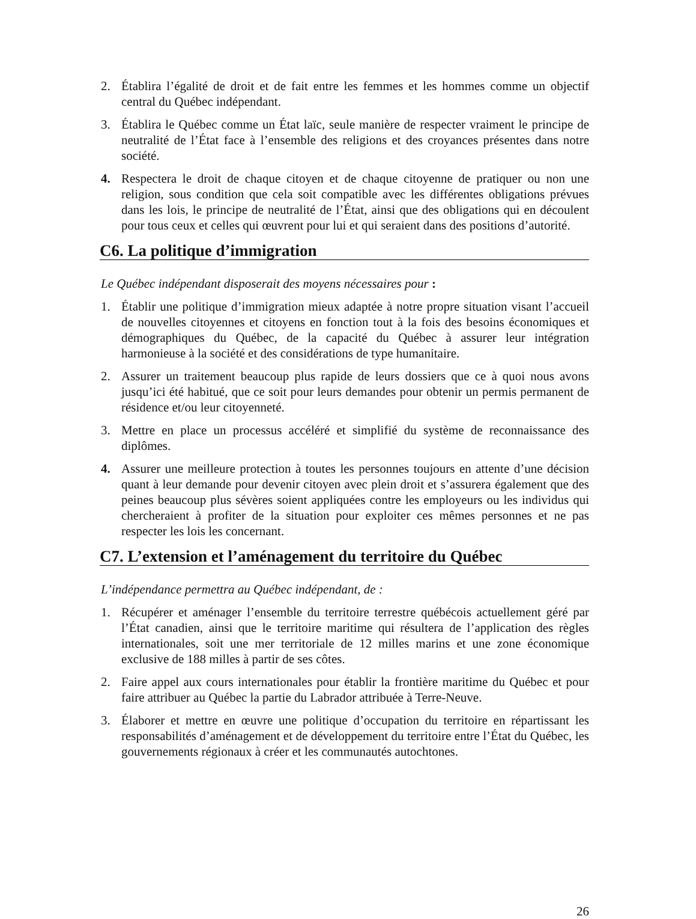2. Établira l’égalité de droit et de fait entre les femmes et les hommes comme un objectif central du Québec indépendant.
3. Établira le Québec comme un État laïc, seule manière de respecter vraiment le principe de neutralité de l’État face à l’ensemble des religions et des croyances présentes dans notre société.
4. Respectera le droit de chaque citoyen et de chaque citoyenne de pratiquer ou non une religion, sous condition que cela soit compatible avec les différentes obligations prévues dans les lois, le principe de neutralité de l’État, ainsi que des obligations qui en découlent pour tous ceux et celles qui œuvrent pour lui et qui seraient dans des positions d’autorité.
C6. La politique d’immigration
Le Québec indépendant disposerait des moyens nécessaires pour :
1. Établir une politique d’immigration mieux adaptée à notre propre situation visant l’accueil de nouvelles citoyennes et citoyens en fonction tout à la fois des besoins économiques et démographiques du Québec, de la capacité du Québec à assurer leur intégration harmonieuse à la société et des considérations de type humanitaire.
2. Assurer un traitement beaucoup plus rapide de leurs dossiers que ce à quoi nous avons jusqu’ici été habitué, que ce soit pour leurs demandes pour obtenir un permis permanent de résidence et/ou leur citoyenneté.
3. Mettre en place un processus accéléré et simplifié du système de reconnaissance des diplômes.
4. Assurer une meilleure protection à toutes les personnes toujours en attente d’une décision quant à leur demande pour devenir citoyen avec plein droit et s’assurera également que des peines beaucoup plus sévères soient appliquées contre les employeurs ou les individus qui chercheraient à profiter de la situation pour exploiter ces mêmes personnes et ne pas respecter les lois les concernant.
C7. L’extension et l’aménagement du territoire du Québec
L’indépendance permettra au Québec indépendant, de :
1. Récupérer et aménager l’ensemble du territoire terrestre québécois actuellement géré par l’État canadien, ainsi que le territoire maritime qui résultera de l’application des règles internationales, soit une mer territoriale de 12 milles marins et une zone économique exclusive de 188 milles à partir de ses côtes.
2. Faire appel aux cours internationales pour établir la frontière maritime du Québec et pour faire attribuer au Québec la partie du Labrador attribuée à Terre-Neuve.
3. Élaborer et mettre en œuvre une politique d’occupation du territoire en répartissant les responsabilités d’aménagement et de développement du territoire entre l’État du Québec, les gouvernements régionaux à créer et les communautés autochtones.
26